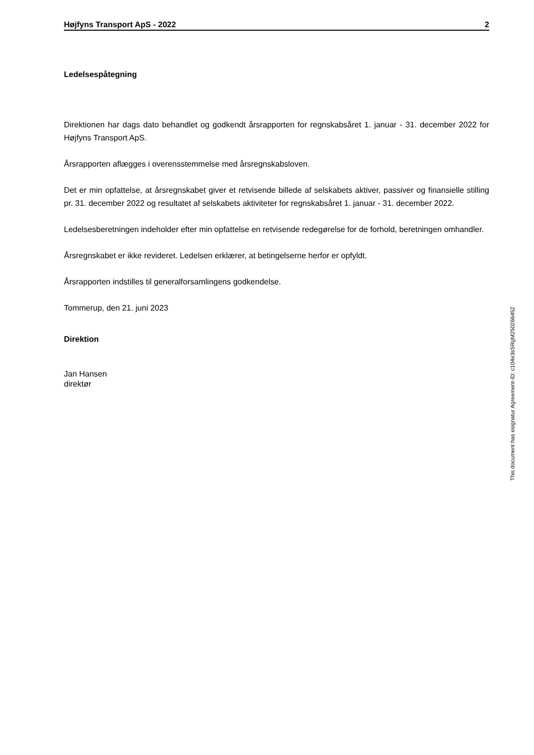Højfyns Transport ApS - 2022 2
Ledelsespåtegning
Direktionen har dags dato behandlet og godkendt årsrapporten for regnskabsåret 1. januar - 31. december 2022 for Højfyns Transport ApS.
Årsrapporten aflægges i overensstemmelse med årsregnskabsloven.
Det er min opfattelse, at årsregnskabet giver et retvisende billede af selskabets aktiver, passiver og finansielle stilling pr. 31. december 2022 og resultatet af selskabets aktiviteter for regnskabsåret 1. januar - 31. december 2022.
Ledelsesberetningen indeholder efter min opfattelse en retvisende redegørelse for de forhold, beretningen omhandler.
Årsregnskabet er ikke revideret. Ledelsen erklærer, at betingelserne herfor er opfyldt.
Årsrapporten indstilles til generalforsamlingens godkendelse.
Tommerup, den 21. juni 2023
Direktion
Jan Hansen
direktør
This document has esignatur Agreement-ID: c104e3sSRgM250266452